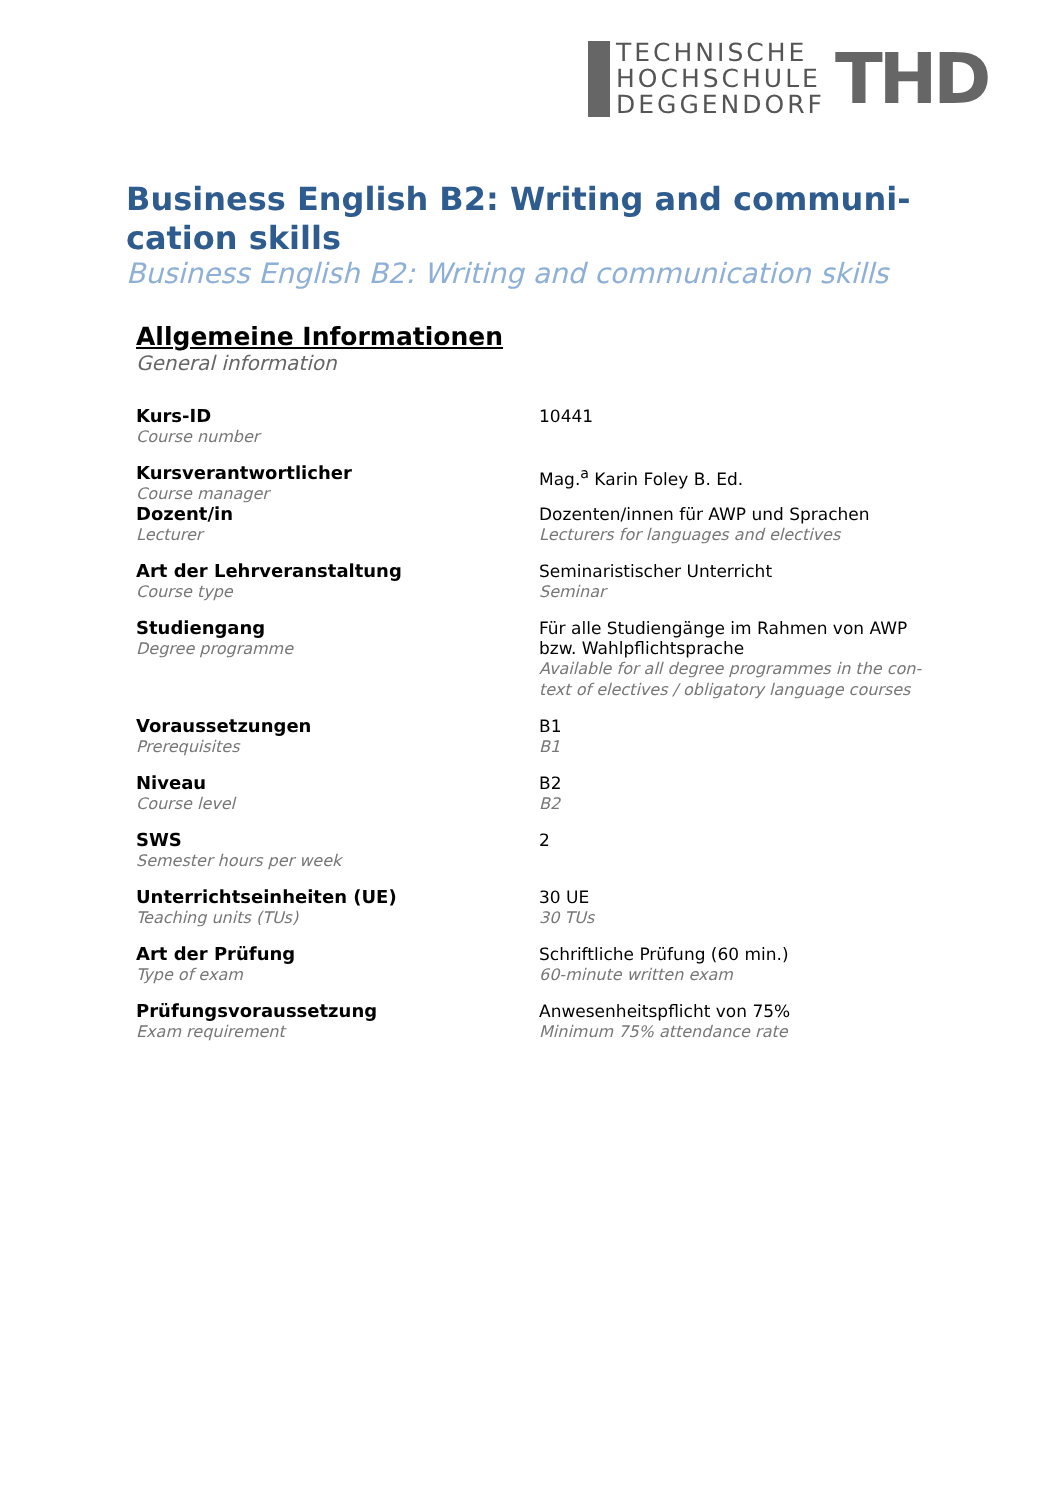TECHNISCHE
HOCHSCHULE
DEGGENDORF
THD
Business English B2: Writing and communi-cation skills
Business English B2: Writing and communication skills
Allgemeine Informationen
General information
| Kurs-ID Course number | 10441 |
| Kursverantwortlicher Course manager | Mag.<sup>a</sup> Karin Foley B. Ed. |
| Dozent/in Lecturer | Dozenten/innen für AWP und Sprachen Lecturers for languages and electives |
| Art der Lehrveranstaltung Course type | Seminaristischer Unterricht Seminar |
| Studiengang Degree programme | Für alle Studiengänge im Rahmen von AWP bzw. Wahlpflichtsprache Available for all degree programmes in the con-text of electives / obligatory language courses |
| Voraussetzungen Prerequisites | B1 B1 |
| Niveau Course level | B2 B2 |
| SWS Semester hours per week | 2 |
| Unterrichtseinheiten (UE) Teaching units (TUs) | 30 UE 30 TUs |
| Art der Prüfung Type of exam | Schriftliche Prüfung (60 min.) 60-minute written exam |
| Prüfungsvoraussetzung Exam requirement | Anwesenheitspflicht von 75% Minimum 75% attendance rate |